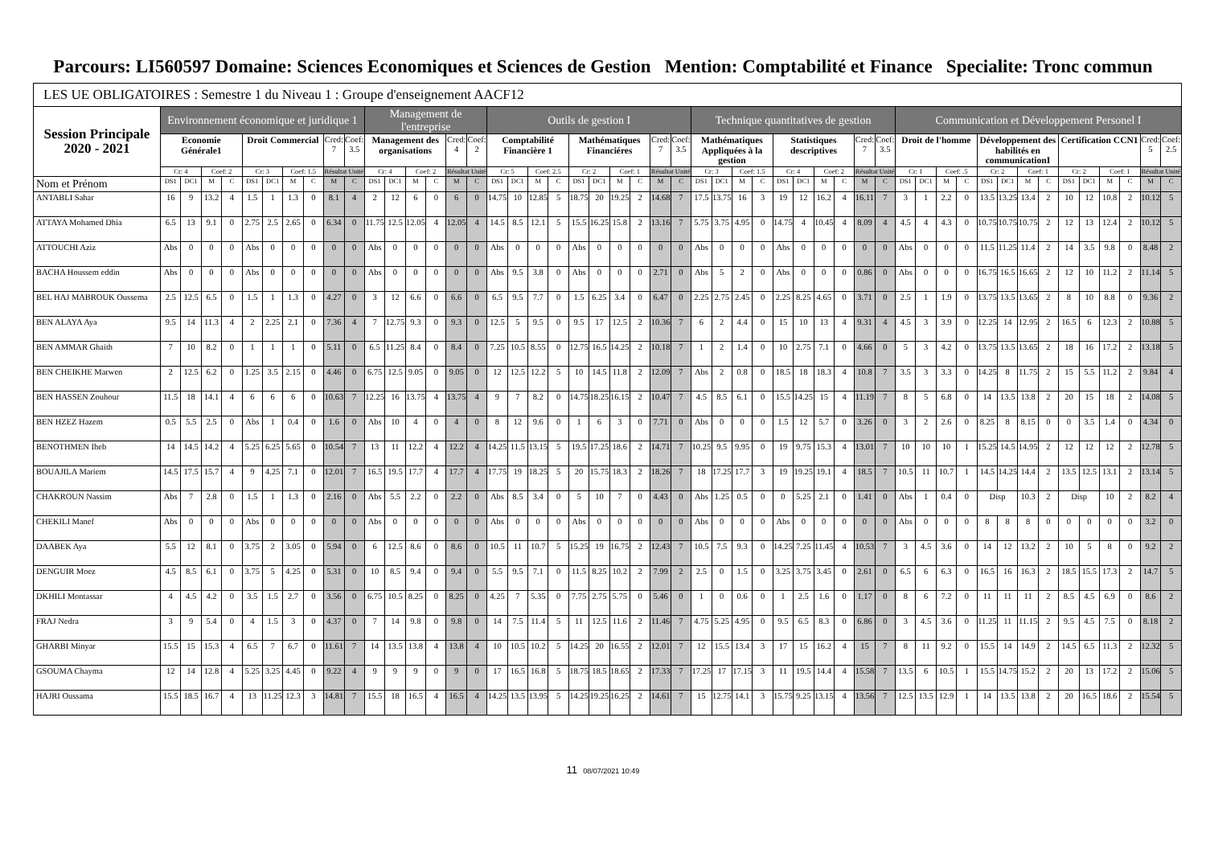Parcours: LI560597 Domaine: Sciences Economiques et Sciences de Gestion Mention: Comptabilité et Finance Specialite: Tronc commun
LES UE OBLIGATOIRES : Semestre 1 du Niveau 1 : Groupe d'enseignement AACF12
| Session Principale 2020 - 2021 | Environnement économique et juridique 1 | | | | | | | | | | Management de l'entreprise | | | | | | Outils de gestion I | | | | | | | | | | Technique quantitatives de gestion | | | | | | | | | | Communication et Développement Personel I | | | | | | | | | | | | | |
| --- | --- | --- | --- | --- | --- | --- | --- | --- | --- | --- | --- | --- | --- | --- | --- | --- | --- | --- | --- | --- | --- | --- | --- | --- | --- | --- | --- | --- | --- | --- | --- | --- | --- | --- | --- | --- | --- | --- | --- | --- | --- | --- | --- | --- | --- | --- | --- | --- | --- | --- |
| | Economie Générale1 | | | | Droit Commercial | | | | Cred:7 | Coef:3.5 | Management des organisations | | | | Cred:4 | Coef:2 | Comptabilité Financière 1 | | | | Mathématiques Financiéres | | | | Cred:7 | Coef:3.5 | Mathématiques Appliquées à la gestion | | | | Statistiques descriptives | | | | Cred:7 | Coef:3.5 | Droit de l'homme | | | | Développement des habilités en communicationI | | | | Certification CCN1 | | | | Cred:5 | Coef:2.5 |
| | Cr: 4 | | Coef: 2 | | Cr: 3 | | Coef: 1.5 | | Résultat Unité | | Cr: 4 | | Coef: 2 | | Résultat Unité | | Cr: 5 | | Coef: 2.5 | | Cr: 2 | | Coef: 1 | | Résultat Unité | | Cr: 3 | | Coef: 1.5 | | Cr: 4 | | Coef: 2 | | Résultat Unité | | Cr: 1 | | Coef: .5 | | Cr: 2 | | Coef: 1 | | Cr: 2 | | Coef: 1 | | Résultat Unité | |
| Nom et Prénom | DS1 | DC1 | M | C | DS1 | DC1 | M | C | M | C | DS1 | DC1 | M | C | M | C | DS1 | DC1 | M | C | DS1 | DC1 | M | C | M | C | DS1 | DC1 | M | C | DS1 | DC1 | M | C | M | C | DS1 | DC1 | M | C | DS1 | DC1 | M | C | DS1 | DC1 | M | C | M | C |
| ANTABLI Sahar | 16 | 9 | 13.2 | 4 | 1.5 | 1 | 1.3 | 0 | 8.1 | 4 | 2 | 12 | 6 | 0 | 6 | 0 | 14.75 | 10 | 12.85 | 5 | 18.75 | 20 | 19.25 | 2 | 14.68 | 7 | 17.5 | 13.75 | 16 | 3 | 19 | 12 | 16.2 | 4 | 16.11 | 7 | 3 | 1 | 2.2 | 0 | 13.5 | 13.25 | 13.4 | 2 | 10 | 12 | 10.8 | 2 | 10.12 | 5 |
| ATTAYA Mohamed Dhia | 6.5 | 13 | 9.1 | 0 | 2.75 | 2.5 | 2.65 | 0 | 6.34 | 0 | 11.75 | 12.5 | 12.05 | 4 | 12.05 | 4 | 14.5 | 8.5 | 12.1 | 5 | 15.5 | 16.25 | 15.8 | 2 | 13.16 | 7 | 5.75 | 3.75 | 4.95 | 0 | 14.75 | 4 | 10.45 | 4 | 8.09 | 4 | 4.5 | 4 | 4.3 | 0 | 10.75 | 10.75 | 10.75 | 2 | 12 | 13 | 12.4 | 2 | 10.12 | 5 |
| ATTOUCHI Aziz | Abs | 0 | 0 | 0 | Abs | 0 | 0 | 0 | 0 | 0 | Abs | 0 | 0 | 0 | 0 | 0 | Abs | 0 | 0 | 0 | Abs | 0 | 0 | 0 | 0 | 0 | Abs | 0 | 0 | 0 | Abs | 0 | 0 | 0 | 0 | 0 | Abs | 0 | 0 | 0 | 11.5 | 11.25 | 11.4 | 2 | 14 | 3.5 | 9.8 | 0 | 8.48 | 2 |
| BACHA Houssem eddin | Abs | 0 | 0 | 0 | Abs | 0 | 0 | 0 | 0 | 0 | Abs | 0 | 0 | 0 | 0 | 0 | Abs | 9.5 | 3.8 | 0 | Abs | 0 | 0 | 0 | 2.71 | 0 | Abs | 5 | 2 | 0 | Abs | 0 | 0 | 0 | 0.86 | 0 | Abs | 0 | 0 | 0 | 16.75 | 16.5 | 16.65 | 2 | 12 | 10 | 11.2 | 2 | 11.14 | 5 |
| BEL HAJ MABROUK Oussema | 2.5 | 12.5 | 6.5 | 0 | 1.5 | 1 | 1.3 | 0 | 4.27 | 0 | 3 | 12 | 6.6 | 0 | 6.6 | 0 | 6.5 | 9.5 | 7.7 | 0 | 1.5 | 6.25 | 3.4 | 0 | 6.47 | 0 | 2.25 | 2.75 | 2.45 | 0 | 2.25 | 8.25 | 4.65 | 0 | 3.71 | 0 | 2.5 | 1 | 1.9 | 0 | 13.75 | 13.5 | 13.65 | 2 | 8 | 10 | 8.8 | 0 | 9.36 | 2 |
| BEN ALAYA Aya | 9.5 | 14 | 11.3 | 4 | 2 | 2.25 | 2.1 | 0 | 7.36 | 4 | 7 | 12.75 | 9.3 | 0 | 9.3 | 0 | 12.5 | 5 | 9.5 | 0 | 9.5 | 17 | 12.5 | 2 | 10.36 | 7 | 6 | 2 | 4.4 | 0 | 15 | 10 | 13 | 4 | 9.31 | 4 | 4.5 | 3 | 3.9 | 0 | 12.25 | 14 | 12.95 | 2 | 16.5 | 6 | 12.3 | 2 | 10.88 | 5 |
| BEN AMMAR Ghaith | 7 | 10 | 8.2 | 0 | 1 | 1 | 1 | 0 | 5.11 | 0 | 6.5 | 11.25 | 8.4 | 0 | 8.4 | 0 | 7.25 | 10.5 | 8.55 | 0 | 12.75 | 16.5 | 14.25 | 2 | 10.18 | 7 | 1 | 2 | 1.4 | 0 | 10 | 2.75 | 7.1 | 0 | 4.66 | 0 | 5 | 3 | 4.2 | 0 | 13.75 | 13.5 | 13.65 | 2 | 18 | 16 | 17.2 | 2 | 13.18 | 5 |
| BEN CHEIKHE Marwen | 2 | 12.5 | 6.2 | 0 | 1.25 | 3.5 | 2.15 | 0 | 4.46 | 0 | 6.75 | 12.5 | 9.05 | 0 | 9.05 | 0 | 12 | 12.5 | 12.2 | 5 | 10 | 14.5 | 11.8 | 2 | 12.09 | 7 | Abs | 2 | 0.8 | 0 | 18.5 | 18 | 18.3 | 4 | 10.8 | 7 | 3.5 | 3 | 3.3 | 0 | 14.25 | 8 | 11.75 | 2 | 15 | 5.5 | 11.2 | 2 | 9.84 | 4 |
| BEN HASSEN Zouhour | 11.5 | 18 | 14.1 | 4 | 6 | 6 | 6 | 0 | 10.63 | 7 | 12.25 | 16 | 13.75 | 4 | 13.75 | 4 | 9 | 7 | 8.2 | 0 | 14.75 | 18.25 | 16.15 | 2 | 10.47 | 7 | 4.5 | 8.5 | 6.1 | 0 | 15.5 | 14.25 | 15 | 4 | 11.19 | 7 | 8 | 5 | 6.8 | 0 | 14 | 13.5 | 13.8 | 2 | 20 | 15 | 18 | 2 | 14.08 | 5 |
| BEN HZEZ Hazem | 0.5 | 5.5 | 2.5 | 0 | Abs | 1 | 0.4 | 0 | 1.6 | 0 | Abs | 10 | 4 | 0 | 4 | 0 | 8 | 12 | 9.6 | 0 | 1 | 6 | 3 | 0 | 7.71 | 0 | Abs | 0 | 0 | 0 | 1.5 | 12 | 5.7 | 0 | 3.26 | 0 | 3 | 2 | 2.6 | 0 | 8.25 | 8 | 8.15 | 0 | 0 | 3.5 | 1.4 | 0 | 4.34 | 0 |
| BENOTHMEN Iheb | 14 | 14.5 | 14.2 | 4 | 5.25 | 6.25 | 5.65 | 0 | 10.54 | 7 | 13 | 11 | 12.2 | 4 | 12.2 | 4 | 14.25 | 11.5 | 13.15 | 5 | 19.5 | 17.25 | 18.6 | 2 | 14.71 | 7 | 10.25 | 9.5 | 9.95 | 0 | 19 | 9.75 | 15.3 | 4 | 13.01 | 7 | 10 | 10 | 10 | 1 | 15.25 | 14.5 | 14.95 | 2 | 12 | 12 | 12 | 2 | 12.78 | 5 |
| BOUAJILA Mariem | 14.5 | 17.5 | 15.7 | 4 | 9 | 4.25 | 7.1 | 0 | 12.01 | 7 | 16.5 | 19.5 | 17.7 | 4 | 17.7 | 4 | 17.75 | 19 | 18.25 | 5 | 20 | 15.75 | 18.3 | 2 | 18.26 | 7 | 18 | 17.25 | 17.7 | 3 | 19 | 19.25 | 19.1 | 4 | 18.5 | 7 | 10.5 | 11 | 10.7 | 1 | 14.5 | 14.25 | 14.4 | 2 | 13.5 | 12.5 | 13.1 | 2 | 13.14 | 5 |
| CHAKROUN Nassim | Abs | 7 | 2.8 | 0 | 1.5 | 1 | 1.3 | 0 | 2.16 | 0 | Abs | 5.5 | 2.2 | 0 | 2.2 | 0 | Abs | 8.5 | 3.4 | 0 | 5 | 10 | 7 | 0 | 4.43 | 0 | Abs | 1.25 | 0.5 | 0 | 0 | 5.25 | 2.1 | 0 | 1.41 | 0 | Abs | 1 | 0.4 | 0 | Disp | | 10.3 | 2 | Disp | | 10 | 2 | 8.2 | 4 |
| CHEKILI Manef | Abs | 0 | 0 | 0 | Abs | 0 | 0 | 0 | 0 | 0 | Abs | 0 | 0 | 0 | 0 | 0 | Abs | 0 | 0 | 0 | Abs | 0 | 0 | 0 | 0 | 0 | Abs | 0 | 0 | 0 | Abs | 0 | 0 | 0 | 0 | 0 | Abs | 0 | 0 | 0 | 8 | 8 | 8 | 0 | 0 | 0 | 0 | 0 | 3.2 | 0 |
| DAABEK Aya | 5.5 | 12 | 8.1 | 0 | 3.75 | 2 | 3.05 | 0 | 5.94 | 0 | 6 | 12.5 | 8.6 | 0 | 8.6 | 0 | 10.5 | 11 | 10.7 | 5 | 15.25 | 19 | 16.75 | 2 | 12.43 | 7 | 10.5 | 7.5 | 9.3 | 0 | 14.25 | 7.25 | 11.45 | 4 | 10.53 | 7 | 3 | 4.5 | 3.6 | 0 | 14 | 12 | 13.2 | 2 | 10 | 5 | 8 | 0 | 9.2 | 2 |
| DENGUIR Moez | 4.5 | 8.5 | 6.1 | 0 | 3.75 | 5 | 4.25 | 0 | 5.31 | 0 | 10 | 8.5 | 9.4 | 0 | 9.4 | 0 | 5.5 | 9.5 | 7.1 | 0 | 11.5 | 8.25 | 10.2 | 2 | 7.99 | 2 | 2.5 | 0 | 1.5 | 0 | 3.25 | 3.75 | 3.45 | 0 | 2.61 | 0 | 6.5 | 6 | 6.3 | 0 | 16.5 | 16 | 16.3 | 2 | 18.5 | 15.5 | 17.3 | 2 | 14.7 | 5 |
| DKHILI Montassar | 4 | 4.5 | 4.2 | 0 | 3.5 | 1.5 | 2.7 | 0 | 3.56 | 0 | 6.75 | 10.5 | 8.25 | 0 | 8.25 | 0 | 4.25 | 7 | 5.35 | 0 | 7.75 | 2.75 | 5.75 | 0 | 5.46 | 0 | 1 | 0 | 0.6 | 0 | 1 | 2.5 | 1.6 | 0 | 1.17 | 0 | 8 | 6 | 7.2 | 0 | 11 | 11 | 11 | 2 | 8.5 | 4.5 | 6.9 | 0 | 8.6 | 2 |
| FRAJ Nedra | 3 | 9 | 5.4 | 0 | 4 | 1.5 | 3 | 0 | 4.37 | 0 | 7 | 14 | 9.8 | 0 | 9.8 | 0 | 14 | 7.5 | 11.4 | 5 | 11 | 12.5 | 11.6 | 2 | 11.46 | 7 | 4.75 | 5.25 | 4.95 | 0 | 9.5 | 6.5 | 8.3 | 0 | 6.86 | 0 | 3 | 4.5 | 3.6 | 0 | 11.25 | 11 | 11.15 | 2 | 9.5 | 4.5 | 7.5 | 0 | 8.18 | 2 |
| GHARBI Minyar | 15.5 | 15 | 15.3 | 4 | 6.5 | 7 | 6.7 | 0 | 11.61 | 7 | 14 | 13.5 | 13.8 | 4 | 13.8 | 4 | 10 | 10.5 | 10.2 | 5 | 14.25 | 20 | 16.55 | 2 | 12.01 | 7 | 12 | 15.5 | 13.4 | 3 | 17 | 15 | 16.2 | 4 | 15 | 7 | 8 | 11 | 9.2 | 0 | 15.5 | 14 | 14.9 | 2 | 14.5 | 6.5 | 11.3 | 2 | 12.32 | 5 |
| GSOUMA Chayma | 12 | 14 | 12.8 | 4 | 5.25 | 3.25 | 4.45 | 0 | 9.22 | 4 | 9 | 9 | 9 | 0 | 9 | 0 | 17 | 16.5 | 16.8 | 5 | 18.75 | 18.5 | 18.65 | 2 | 17.33 | 7 | 17.25 | 17 | 17.15 | 3 | 11 | 19.5 | 14.4 | 4 | 15.58 | 7 | 13.5 | 6 | 10.5 | 1 | 15.5 | 14.75 | 15.2 | 2 | 20 | 13 | 17.2 | 2 | 15.06 | 5 |
| HAJRI Oussama | 15.5 | 18.5 | 16.7 | 4 | 13 | 11.25 | 12.3 | 3 | 14.81 | 7 | 15.5 | 18 | 16.5 | 4 | 16.5 | 4 | 14.25 | 13.5 | 13.95 | 5 | 14.25 | 19.25 | 16.25 | 2 | 14.61 | 7 | 15 | 12.75 | 14.1 | 3 | 15.75 | 9.25 | 13.15 | 4 | 13.56 | 7 | 12.5 | 13.5 | 12.9 | 1 | 14 | 13.5 | 13.8 | 2 | 20 | 16.5 | 18.6 | 2 | 15.54 | 5 |
11 08/07/2021 10:49